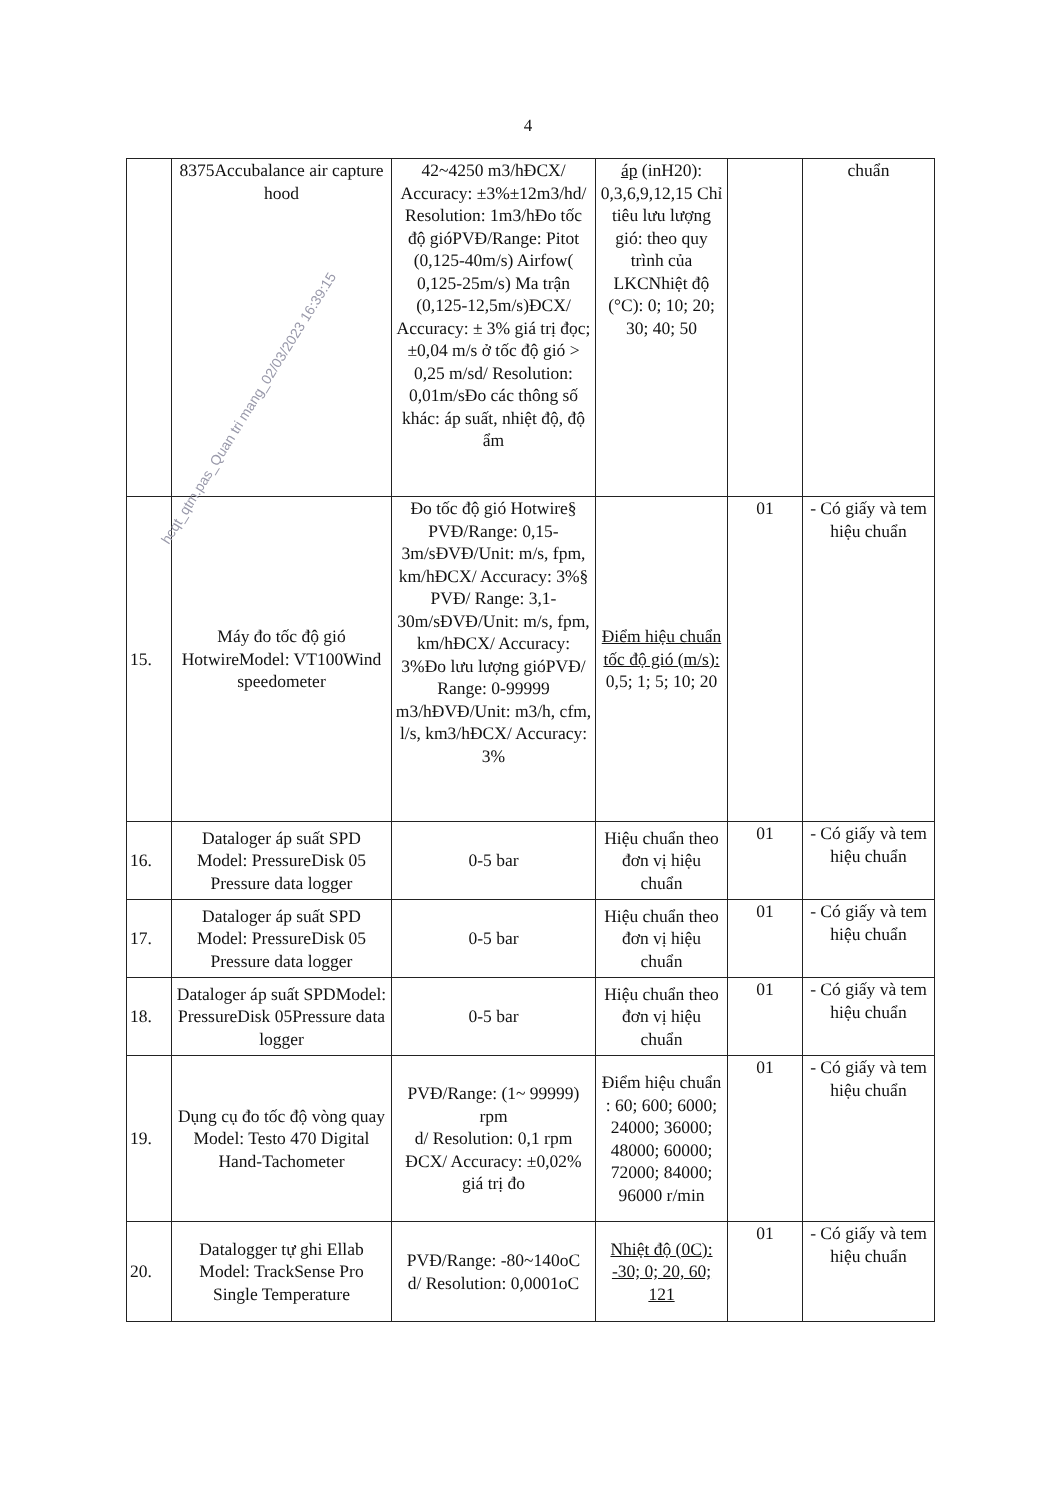4
| | 8375Accubalance air capture hood | 42~4250 m3/hĐCX/ Accuracy: ±3%±12m3/hd/ Resolution: 1m3/hĐo tốc độ gióPVĐ/Range: Pitot (0,125-40m/s) Airfow( 0,125-25m/s) Ma trận (0,125-12,5m/s)ĐCX/ Accuracy: ± 3% giá trị đọc; ±0,04 m/s ở tốc độ gió > 0,25 m/sd/ Resolution: 0,01m/sĐo các thông số khác: áp suất, nhiệt độ, độ ẩm | áp (inH20): 0,3,6,9,12,15 Chỉ tiêu lưu lượng gió: theo quy trình của LKCNhiệt độ (°C): 0; 10; 20; 30; 40; 50 | | chuẩn |
| 15. | Máy đo tốc độ gió HotwireModel: VT100Wind speedometer | Đo tốc độ gió Hotwire§ PVĐ/Range: 0,15-3m/sĐVĐ/Unit: m/s, fpm, km/hĐCX/ Accuracy: 3%§ PVĐ/ Range: 3,1-30m/sĐVĐ/Unit: m/s, fpm, km/hĐCX/ Accuracy: 3%Đo lưu lượng gióPVĐ/ Range: 0-99999 m3/hĐVĐ/Unit: m3/h, cfm, l/s, km3/hĐCX/ Accuracy: 3% | Điểm hiệu chuẩn tốc độ gió (m/s): 0,5; 1; 5; 10; 20 | 01 | - Có giấy và tem hiệu chuẩn |
| 16. | Dataloger áp suất SPD Model: PressureDisk 05 Pressure data logger | 0-5 bar | Hiệu chuẩn theo đơn vị hiệu chuẩn | 01 | - Có giấy và tem hiệu chuẩn |
| 17. | Dataloger áp suất SPD Model: PressureDisk 05 Pressure data logger | 0-5 bar | Hiệu chuẩn theo đơn vị hiệu chuẩn | 01 | - Có giấy và tem hiệu chuẩn |
| 18. | Dataloger áp suất SPDModel: PressureDisk 05Pressure data logger | 0-5 bar | Hiệu chuẩn theo đơn vị hiệu chuẩn | 01 | - Có giấy và tem hiệu chuẩn |
| 19. | Dụng cụ đo tốc độ vòng quay Model: Testo 470 Digital Hand-Tachometer | PVĐ/Range: (1~ 99999) rpm d/ Resolution: 0,1 rpm ĐCX/ Accuracy: ±0,02% giá trị đo | Điểm hiệu chuẩn : 60; 600; 6000; 24000; 36000; 48000; 60000; 72000; 84000; 96000 r/min | 01 | - Có giấy và tem hiệu chuẩn |
| 20. | Datalogger tự ghi Ellab Model: TrackSense Pro Single Temperature | PVĐ/Range: -80~140oC d/ Resolution: 0,0001oC | Nhiệt độ (0C): -30; 0; 20, 60; 121 | 01 | - Có giấy và tem hiệu chuẩn |
hcqt_qtm.pas_Quan tri mang_02/03/2023 16:39:15